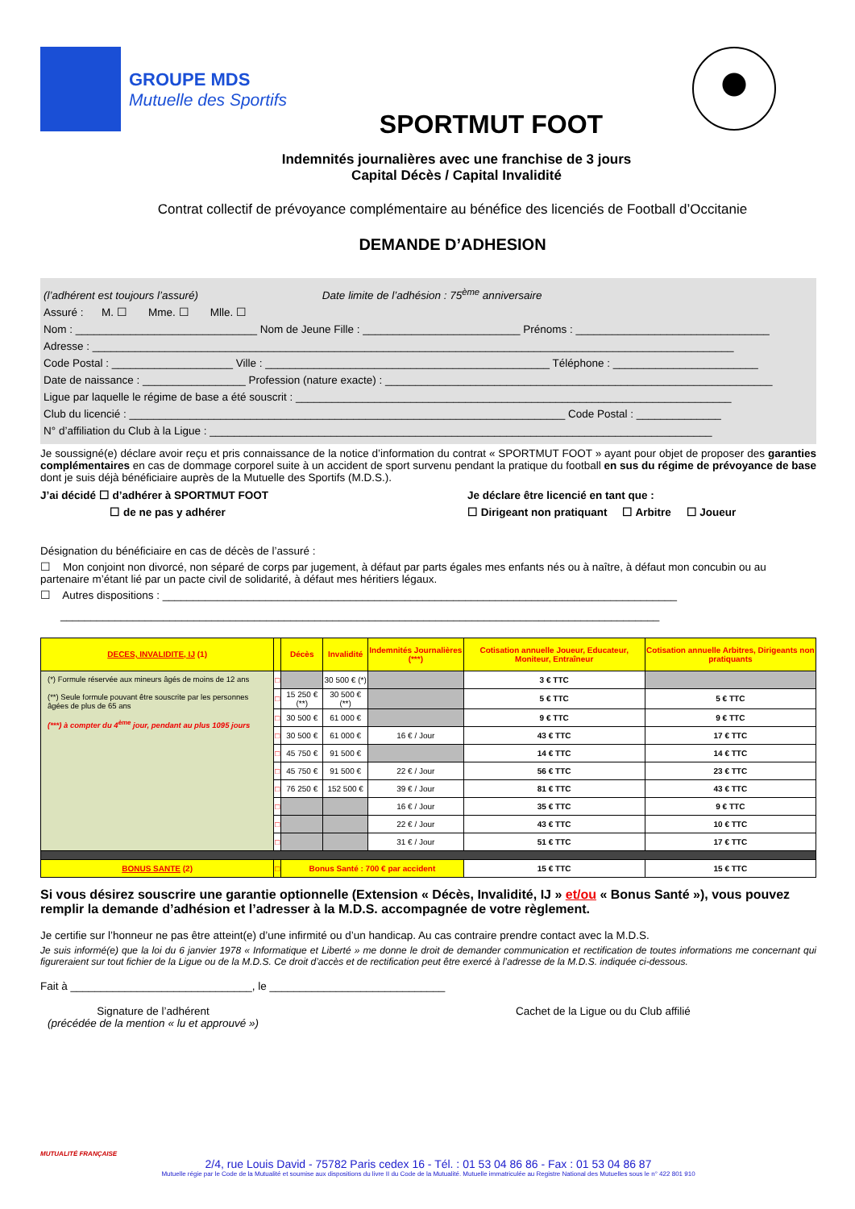GROUPE MDS
Mutuelle des Sportifs
SPORTMUT FOOT
Indemnités journalières avec une franchise de 3 jours
Capital Décès / Capital Invalidité
Contrat collectif de prévoyance complémentaire au bénéfice des licenciés de Football d’Occitanie
DEMANDE D’ADHESION
(l’adhérent est toujours l’assuré) Date limite de l’adhésion : 75<sup>ème</sup> anniversaire
Assuré : M. ☐ Mme. ☐ Mlle. ☐
Nom : ______________________________ Nom de Jeune Fille : __________________________ Prénoms : ________________________________
Adresse : __________________________________________________________________________________________________________
Code Postal : ____________________ Ville : _______________________________________________ Téléphone : ________________________
Date de naissance : _________________ Profession (nature exacte) : ________________________________________________________________
Ligue par laquelle le régime de base a été souscrit : ________________________________________________________________________
Club du licencié : ________________________________________________________________________ Code Postal : ______________
N° d’affiliation du Club à la Ligue : ___________________________________________________________________________________
Je soussigné(e) déclare avoir reçu et pris connaissance de la notice d’information du contrat « SPORTMUT FOOT » ayant pour objet de proposer des garanties complémentaires en cas de dommage corporel suite à un accident de sport survenu pendant la pratique du football en sus du régime de prévoyance de base dont je suis déjà bénéficiaire auprès de la Mutuelle des Sportifs (M.D.S.).
J’ai décidé ☐ d’adhérer à SPORTMUT FOOT
☐ de ne pas y adhérer
Je déclare être licencié en tant que :
☐ Dirigeant non pratiquant ☐ Arbitre ☐ Joueur
Désignation du bénéficiaire en cas de décès de l’assuré :
☐ Mon conjoint non divorcé, non séparé de corps par jugement, à défaut par parts égales mes enfants nés ou à naître, à défaut mon concubin ou au partenaire m’étant lié par un pacte civil de solidarité, à défaut mes héritiers légaux.
☐ Autres dispositions : _____________________________________________________________________________________
___________________________________________________________________________________________________
| DECES, INVALIDITE, IJ (1) | | Décès | Invalidité | Indemnités Journalières (***) | Cotisation annuelle Joueur, Educateur, Moniteur, Entraîneur | Cotisation annuelle Arbitres, Dirigeants non pratiquants |
| --- | --- | --- | --- | --- | --- | --- |
| (*) Formule réservée aux mineurs âgés de moins de 12 ans (**) Seule formule pouvant être souscrite par les personnes âgées de plus de 65 ans (***) à compter du 4<sup>ème</sup> jour, pendant au plus 1095 jours | □ | | 30 500 € (*) | | 3 € TTC | |
| | □ | 15 250 € (**) | 30 500 € (**) | | 5 € TTC | 5 € TTC |
| | □ | 30 500 € | 61 000 € | | 9 € TTC | 9 € TTC |
| | □ | 30 500 € | 61 000 € | 16 € / Jour | 43 € TTC | 17 € TTC |
| | □ | 45 750 € | 91 500 € | | 14 € TTC | 14 € TTC |
| | □ | 45 750 € | 91 500 € | 22 € / Jour | 56 € TTC | 23 € TTC |
| | □ | 76 250 € | 152 500 € | 39 € / Jour | 81 € TTC | 43 € TTC |
| | □ | | | 16 € / Jour | 35 € TTC | 9 € TTC |
| | □ | | | 22 € / Jour | 43 € TTC | 10 € TTC |
| | □ | | | 31 € / Jour | 51 € TTC | 17 € TTC |
| BONUS SANTE (2) | □ | Bonus Santé : 700 € par accident | | | 15 € TTC | 15 € TTC |
Si vous désirez souscrire une garantie optionnelle (Extension « Décès, Invalidité, IJ » et/ou « Bonus Santé »), vous pouvez remplir la demande d’adhésion et l’adresser à la M.D.S. accompagnée de votre règlement.
Je certifie sur l’honneur ne pas être atteint(e) d’une infirmité ou d’un handicap. Au cas contraire prendre contact avec la M.D.S.
Je suis informé(e) que la loi du 6 janvier 1978 « Informatique et Liberté » me donne le droit de demander communication et rectification de toutes informations me concernant qui figureraient sur tout fichier de la Ligue ou de la M.D.S. Ce droit d’accès et de rectification peut être exercé à l’adresse de la M.D.S. indiquée ci-dessous.
Fait à ______________________________, le _____________________________
Signature de l’adhérent
(précédée de la mention « lu et approuvé »)
Cachet de la Ligue ou du Club affilié
MUTUALITÉ FRANÇAISE
2/4, rue Louis David - 75782 Paris cedex 16 - Tél. : 01 53 04 86 86 - Fax : 01 53 04 86 87
Mutuelle régie par le Code de la Mutualité et soumise aux dispositions du livre II du Code de la Mutualité. Mutuelle immatriculée au Registre National des Mutuelles sous le n° 422 801 910